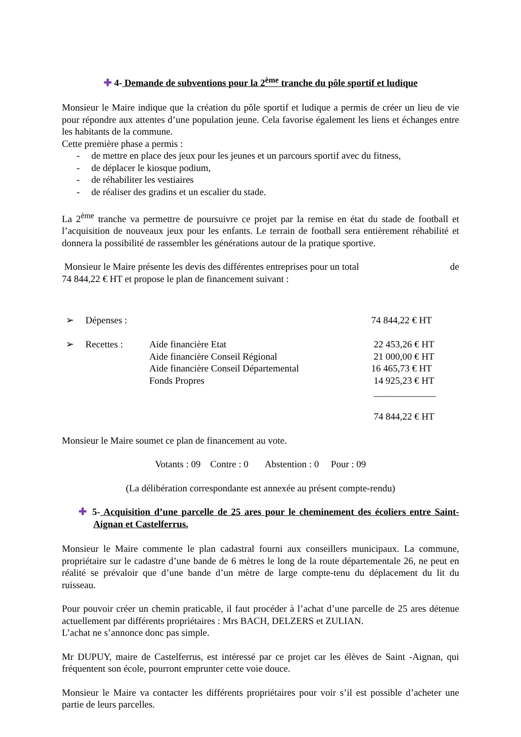✚ 4- Demande de subventions pour la 2<sup>ème</sup> tranche du pôle sportif et ludique
Monsieur le Maire indique que la création du pôle sportif et ludique a permis de créer un lieu de vie pour répondre aux attentes d’une population jeune. Cela favorise également les liens et échanges entre les habitants de la commune.
Cette première phase a permis :
- de mettre en place des jeux pour les jeunes et un parcours sportif avec du fitness,
- de déplacer le kiosque podium,
- de réhabiliter les vestiaires
- de réaliser des gradins et un escalier du stade.
La 2<sup>ème</sup> tranche va permettre de poursuivre ce projet par la remise en état du stade de football et l’acquisition de nouveaux jeux pour les enfants. Le terrain de football sera entièrement réhabilité et donnera la possibilité de rassembler les générations autour de la pratique sportive.
Monsieur le Maire présente les devis des différentes entreprises pour un total de
74 844,22 € HT et propose le plan de financement suivant :
| ➢ | Dépenses : | | 74 844,22 € HT |
| ➢ | Recettes : | Aide financière Etat | 22 453,26 € HT |
| | | Aide financière Conseil Régional | 21 000,00 € HT |
| | | Aide financière Conseil Départemental | 16 465,73 € HT |
| | | Fonds Propres | 14 925,23 € HT |
| | | | _____________ |
| | | | 74 844,22 € HT |
Monsieur le Maire soumet ce plan de financement au vote.
Votants : 09 Contre : 0 Abstention : 0 Pour : 09
(La délibération correspondante est annexée au présent compte-rendu)
✚ 5- Acquisition d’une parcelle de 25 ares pour le cheminement des écoliers entre Saint-Aignan et Castelferrus.
Monsieur le Maire commente le plan cadastral fourni aux conseillers municipaux. La commune, propriétaire sur le cadastre d’une bande de 6 mètres le long de la route départementale 26, ne peut en réalité se prévaloir que d’une bande d’un mètre de large compte-tenu du déplacement du lit du ruisseau.
Pour pouvoir créer un chemin praticable, il faut procéder à l’achat d’une parcelle de 25 ares détenue actuellement par différents propriétaires : Mrs BACH, DELZERS et ZULIAN.
L’achat ne s’annonce donc pas simple.
Mr DUPUY, maire de Castelferrus, est intéressé par ce projet car les élèves de Saint -Aignan, qui fréquentent son école, pourront emprunter cette voie douce.
Monsieur le Maire va contacter les différents propriétaires pour voir s’il est possible d’acheter une partie de leurs parcelles.